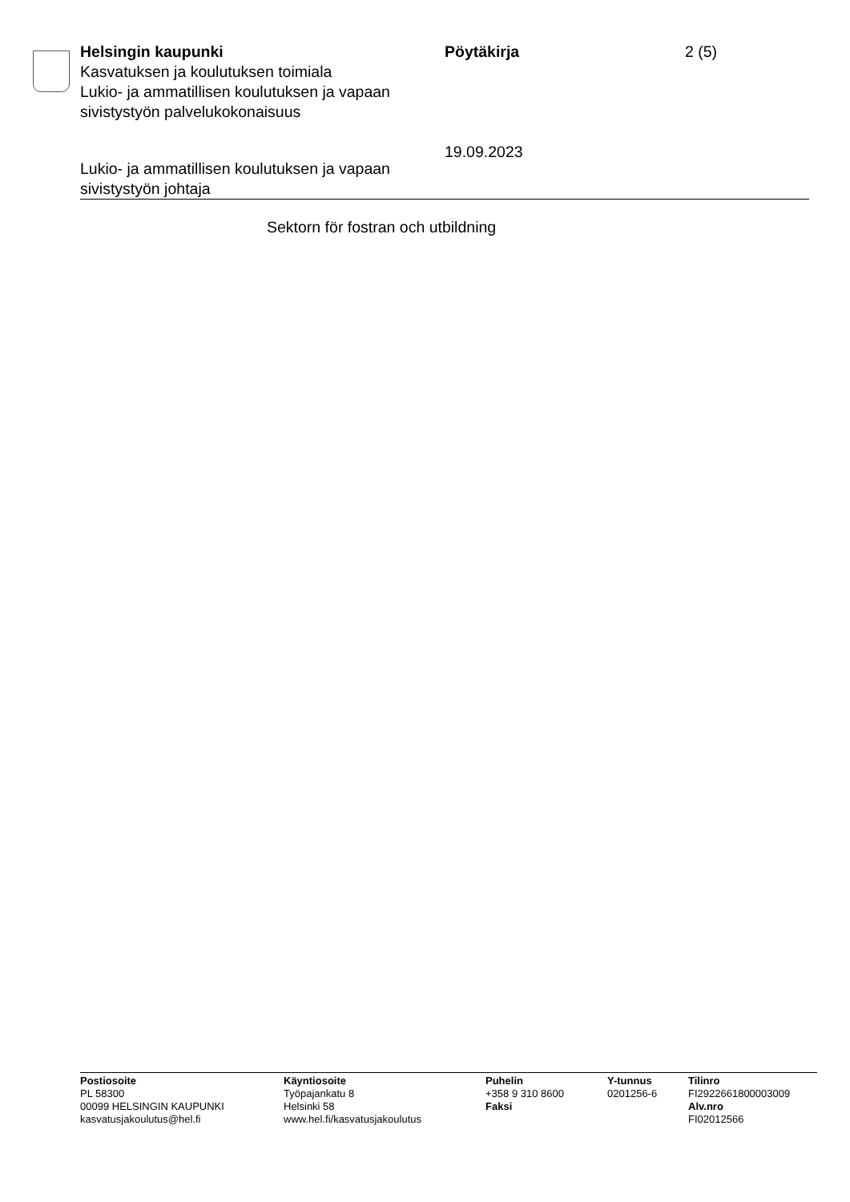Helsingin kaupunki
Kasvatuksen ja koulutuksen toimiala
Lukio- ja ammatillisen koulutuksen ja vapaan sivistystyön palvelukokonaisuus
Pöytäkirja
19.09.2023
2 (5)
Lukio- ja ammatillisen koulutuksen ja vapaan
sivistystyön johtaja
Sektorn för fostran och utbildning
Postiosoite
PL 58300
00099 HELSINGIN KAUPUNKI
kasvatusjakoulutus@hel.fi
Käyntiosoite
Työpajankatu 8
Helsinki 58
www.hel.fi/kasvatusjakoulutus
Puhelin
+358 9 310 8600
Faksi
Y-tunnus
0201256-6
Tilinro
FI2922661800003009
Alv.nro
FI02012566